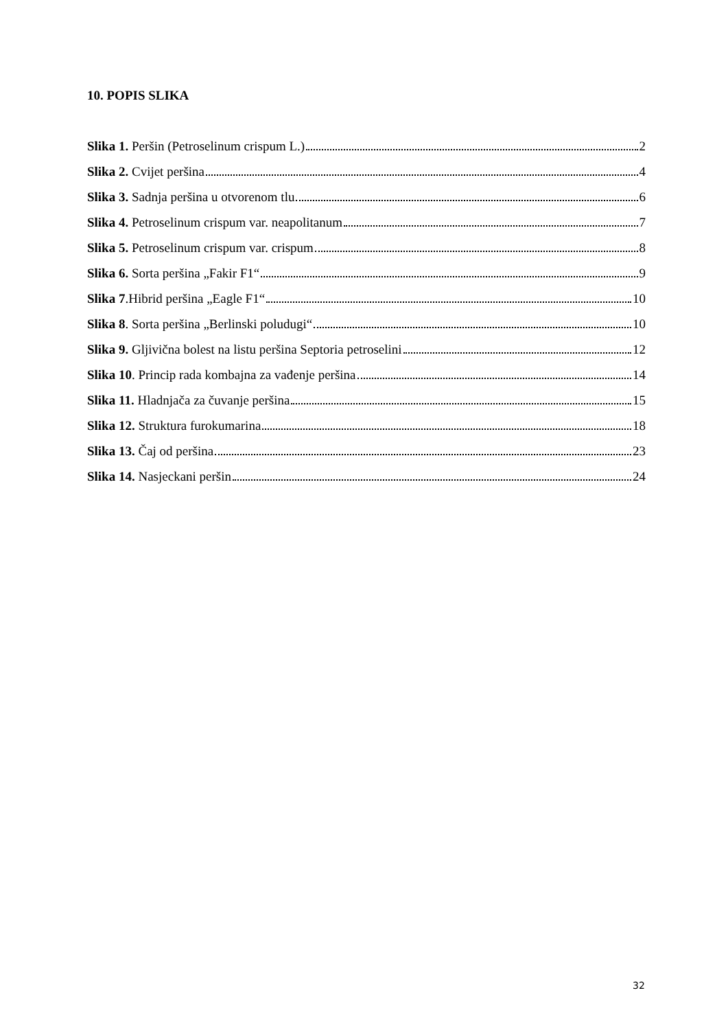10. POPIS SLIKA
Slika 1. Peršin (Petroselinum crispum L.) 2
Slika 2. Cvijet peršina 4
Slika 3. Sadnja peršina u otvorenom tlu 6
Slika 4. Petroselinum crispum var. neapolitanum 7
Slika 5. Petroselinum crispum var. crispum 8
Slika 6. Sorta peršina „Fakir F1“ 9
Slika 7.Hibrid peršina „Eagle F1“ 10
Slika 8. Sorta peršina „Berlinski poludugi“ 10
Slika 9. Gljivična bolest na listu peršina Septoria petroselini 12
Slika 10. Princip rada kombajna za vađenje peršina 14
Slika 11. Hladnjača za čuvanje peršina 15
Slika 12. Struktura furokumarina 18
Slika 13. Čaj od peršina 23
Slika 14. Nasjeckani peršin 24
32